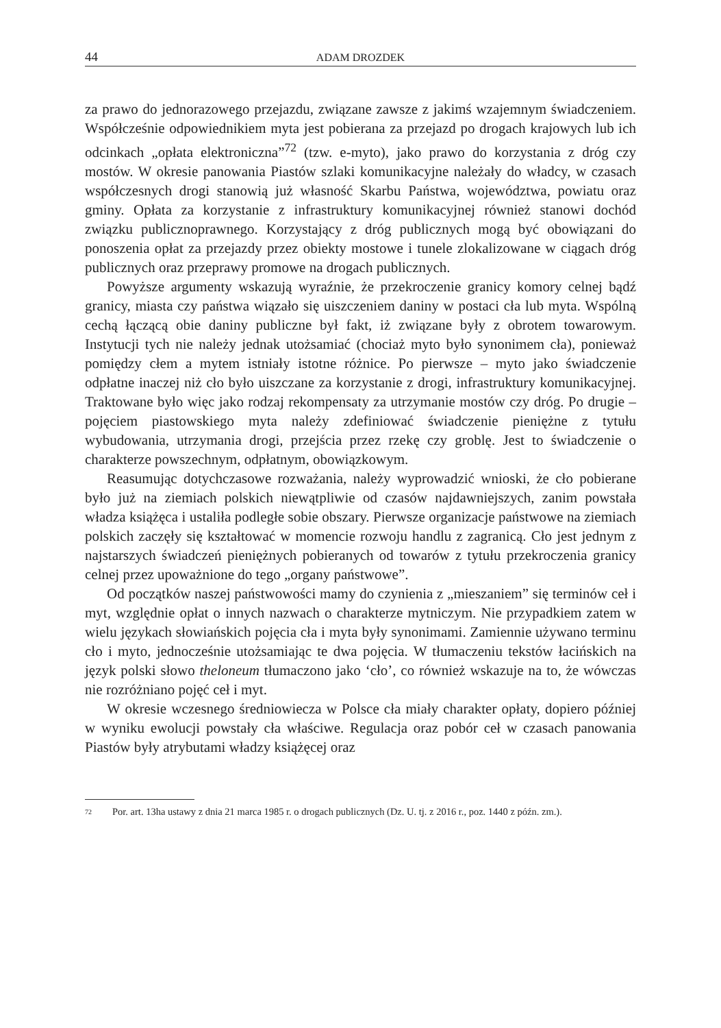44 ADAM DROZDEK
za prawo do jednorazowego przejazdu, związane zawsze z jakimś wzajemnym świadczeniem. Współcześnie odpowiednikiem myta jest pobierana za przejazd po drogach krajowych lub ich odcinkach „opłata elektroniczna”<sup>72</sup> (tzw. e-myto), jako prawo do korzystania z dróg czy mostów. W okresie panowania Piastów szlaki komunikacyjne należały do władcy, w czasach współczesnych drogi stanowią już własność Skarbu Państwa, województwa, powiatu oraz gminy. Opłata za korzystanie z infrastruktury komunikacyjnej również stanowi dochód związku publicznoprawnego. Korzystający z dróg publicznych mogą być obowiązani do ponoszenia opłat za przejazdy przez obiekty mostowe i tunele zlokalizowane w ciągach dróg publicznych oraz przeprawy promowe na drogach publicznych.
Powyższe argumenty wskazują wyraźnie, że przekroczenie granicy komory celnej bądź granicy, miasta czy państwa wiązało się uiszczeniem daniny w postaci cła lub myta. Wspólną cechą łączącą obie daniny publiczne był fakt, iż związane były z obrotem towarowym. Instytucji tych nie należy jednak utożsamiać (chociaż myto było synonimem cła), ponieważ pomiędzy cłem a mytem istniały istotne różnice. Po pierwsze – myto jako świadczenie odpłatne inaczej niż cło było uiszczane za korzystanie z drogi, infrastruktury komunikacyjnej. Traktowane było więc jako rodzaj rekompensaty za utrzymanie mostów czy dróg. Po drugie – pojęciem piastowskiego myta należy zdefiniować świadczenie pieniężne z tytułu wybudowania, utrzymania drogi, przejścia przez rzekę czy groblę. Jest to świadczenie o charakterze powszechnym, odpłatnym, obowiązkowym.
Reasumując dotychczasowe rozważania, należy wyprowadzić wnioski, że cło pobierane było już na ziemiach polskich niewątpliwie od czasów najdawniejszych, zanim powstała władza książęca i ustaliła podległe sobie obszary. Pierwsze organizacje państwowe na ziemiach polskich zaczęły się kształtować w momencie rozwoju handlu z zagranicą. Cło jest jednym z najstarszych świadczeń pieniężnych pobieranych od towarów z tytułu przekroczenia granicy celnej przez upoważnione do tego „organy państwowe”.
Od początków naszej państwowości mamy do czynienia z „mieszaniem” się terminów ceł i myt, względnie opłat o innych nazwach o charakterze mytniczym. Nie przypadkiem zatem w wielu językach słowiańskich pojęcia cła i myta były synonimami. Zamiennie używano terminu cło i myto, jednocześnie utożsamiając te dwa pojęcia. W tłumaczeniu tekstów łacińskich na język polski słowo theloneum tłumaczono jako ‘cło’, co również wskazuje na to, że wówczas nie rozróżniano pojęć ceł i myt.
W okresie wczesnego średniowiecza w Polsce cła miały charakter opłaty, dopiero później w wyniku ewolucji powstały cła właściwe. Regulacja oraz pobór ceł w czasach panowania Piastów były atrybutami władzy książęcej oraz
72 Por. art. 13ha ustawy z dnia 21 marca 1985 r. o drogach publicznych (Dz. U. tj. z 2016 r., poz. 1440 z późn. zm.).